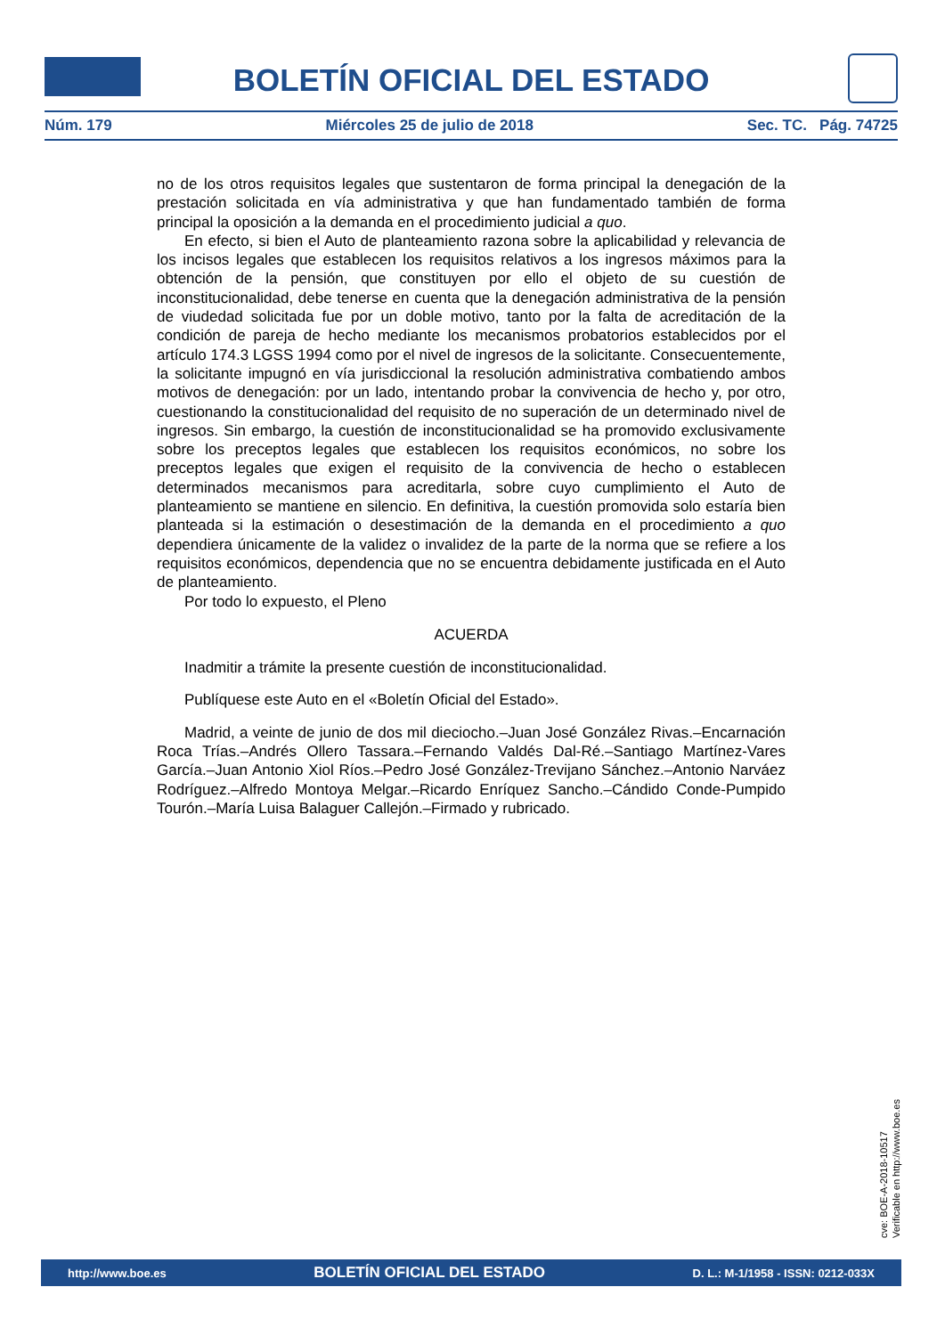BOLETÍN OFICIAL DEL ESTADO
Núm. 179 Miércoles 25 de julio de 2018 Sec. TC. Pág. 74725
no de los otros requisitos legales que sustentaron de forma principal la denegación de la prestación solicitada en vía administrativa y que han fundamentado también de forma principal la oposición a la demanda en el procedimiento judicial a quo.
En efecto, si bien el Auto de planteamiento razona sobre la aplicabilidad y relevancia de los incisos legales que establecen los requisitos relativos a los ingresos máximos para la obtención de la pensión, que constituyen por ello el objeto de su cuestión de inconstitucionalidad, debe tenerse en cuenta que la denegación administrativa de la pensión de viudedad solicitada fue por un doble motivo, tanto por la falta de acreditación de la condición de pareja de hecho mediante los mecanismos probatorios establecidos por el artículo 174.3 LGSS 1994 como por el nivel de ingresos de la solicitante. Consecuentemente, la solicitante impugnó en vía jurisdiccional la resolución administrativa combatiendo ambos motivos de denegación: por un lado, intentando probar la convivencia de hecho y, por otro, cuestionando la constitucionalidad del requisito de no superación de un determinado nivel de ingresos. Sin embargo, la cuestión de inconstitucionalidad se ha promovido exclusivamente sobre los preceptos legales que establecen los requisitos económicos, no sobre los preceptos legales que exigen el requisito de la convivencia de hecho o establecen determinados mecanismos para acreditarla, sobre cuyo cumplimiento el Auto de planteamiento se mantiene en silencio. En definitiva, la cuestión promovida solo estaría bien planteada si la estimación o desestimación de la demanda en el procedimiento a quo dependiera únicamente de la validez o invalidez de la parte de la norma que se refiere a los requisitos económicos, dependencia que no se encuentra debidamente justificada en el Auto de planteamiento.
Por todo lo expuesto, el Pleno
ACUERDA
Inadmitir a trámite la presente cuestión de inconstitucionalidad.
Publíquese este Auto en el «Boletín Oficial del Estado».
Madrid, a veinte de junio de dos mil dieciocho.–Juan José González Rivas.–Encarnación Roca Trías.–Andrés Ollero Tassara.–Fernando Valdés Dal-Ré.–Santiago Martínez-Vares García.–Juan Antonio Xiol Ríos.–Pedro José González-Trevijano Sánchez.–Antonio Narváez Rodríguez.–Alfredo Montoya Melgar.–Ricardo Enríquez Sancho.–Cándido Conde-Pumpido Tourón.–María Luisa Balaguer Callejón.–Firmado y rubricado.
cve: BOE-A-2018-10517
Verificable en http://www.boe.es
http://www.boe.es BOLETÍN OFICIAL DEL ESTADO D. L.: M-1/1958 - ISSN: 0212-033X